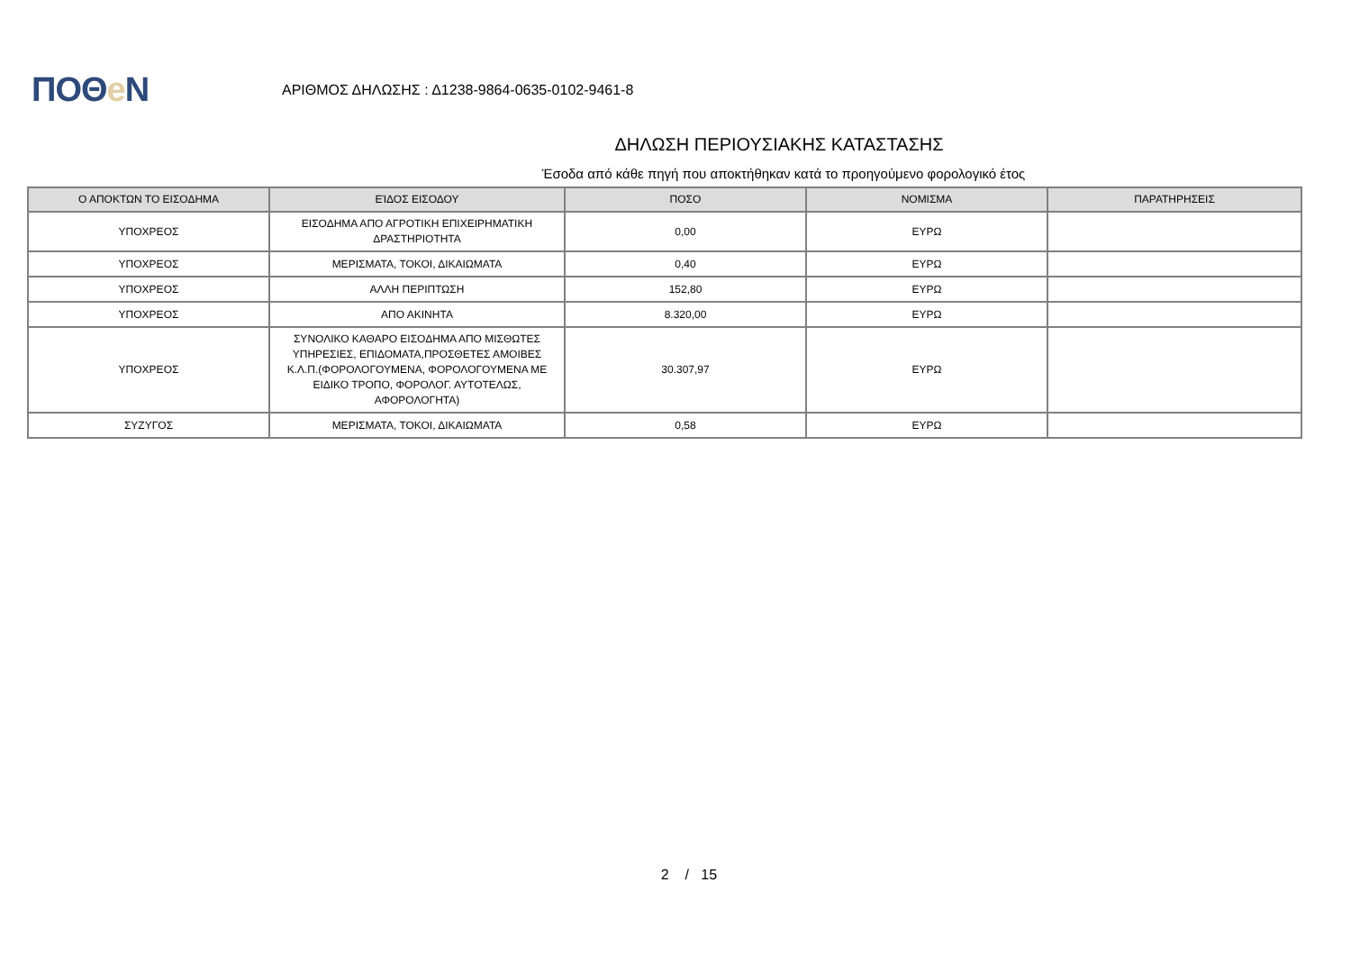ΠΟΘe Ν
ΑΡΙΘΜΟΣ ΔΗΛΩΣΗΣ : Δ1238-9864-0635-0102-9461-8
ΔΗΛΩΣΗ ΠΕΡΙΟΥΣΙΑΚΗΣ ΚΑΤΑΣΤΑΣΗΣ
Έσοδα από κάθε πηγή που αποκτήθηκαν κατά το προηγούμενο φορολογικό έτος
| Ο ΑΠΟΚΤΩΝ ΤΟ ΕΙΣΟΔΗΜΑ | ΕΊΔΟΣ ΕΙΣΟΔΟΥ | ΠΟΣΟ | ΝΟΜΙΣΜΑ | ΠΑΡΑΤΗΡΗΣΕΙΣ |
| --- | --- | --- | --- | --- |
| ΥΠΟΧΡΕΟΣ | ΕΙΣΟΔΗΜΑ ΑΠΟ ΑΓΡΟΤΙΚΗ ΕΠΙΧΕΙΡΗΜΑΤΙΚΗ ΔΡΑΣΤΗΡΙΟΤΗΤΑ | 0,00 | ΕΥΡΩ | |
| ΥΠΟΧΡΕΟΣ | ΜΕΡΙΣΜΑΤΑ, ΤΟΚΟΙ, ΔΙΚΑΙΩΜΑΤΑ | 0,40 | ΕΥΡΩ | |
| ΥΠΟΧΡΕΟΣ | ΑΛΛΗ ΠΕΡΙΠΤΩΣΗ | 152,80 | ΕΥΡΩ | |
| ΥΠΟΧΡΕΟΣ | ΑΠΟ ΑΚΙΝΗΤΑ | 8.320,00 | ΕΥΡΩ | |
| ΥΠΟΧΡΕΟΣ | ΣΥΝΟΛΙΚΟ ΚΑΘΑΡΟ ΕΙΣΟΔΗΜΑ ΑΠΟ ΜΙΣΘΩΤΕΣ ΥΠΗΡΕΣΙΕΣ, ΕΠΙΔΟΜΑΤΑ,ΠΡΟΣΘΕΤΕΣ ΑΜΟΙΒΕΣ Κ.Λ.Π.(ΦΟΡΟΛΟΓΟΥΜΕΝΑ, ΦΟΡΟΛΟΓΟΥΜΕΝΑ ΜΕ ΕΙΔΙΚΟ ΤΡΟΠΟ, ΦΟΡΟΛΟΓ. ΑΥΤΟΤΕΛΩΣ, ΑΦΟΡΟΛΟΓΗΤΑ) | 30.307,97 | ΕΥΡΩ | |
| ΣΥΖΥΓΟΣ | ΜΕΡΙΣΜΑΤΑ, ΤΟΚΟΙ, ΔΙΚΑΙΩΜΑΤΑ | 0,58 | ΕΥΡΩ | |
2 / 15